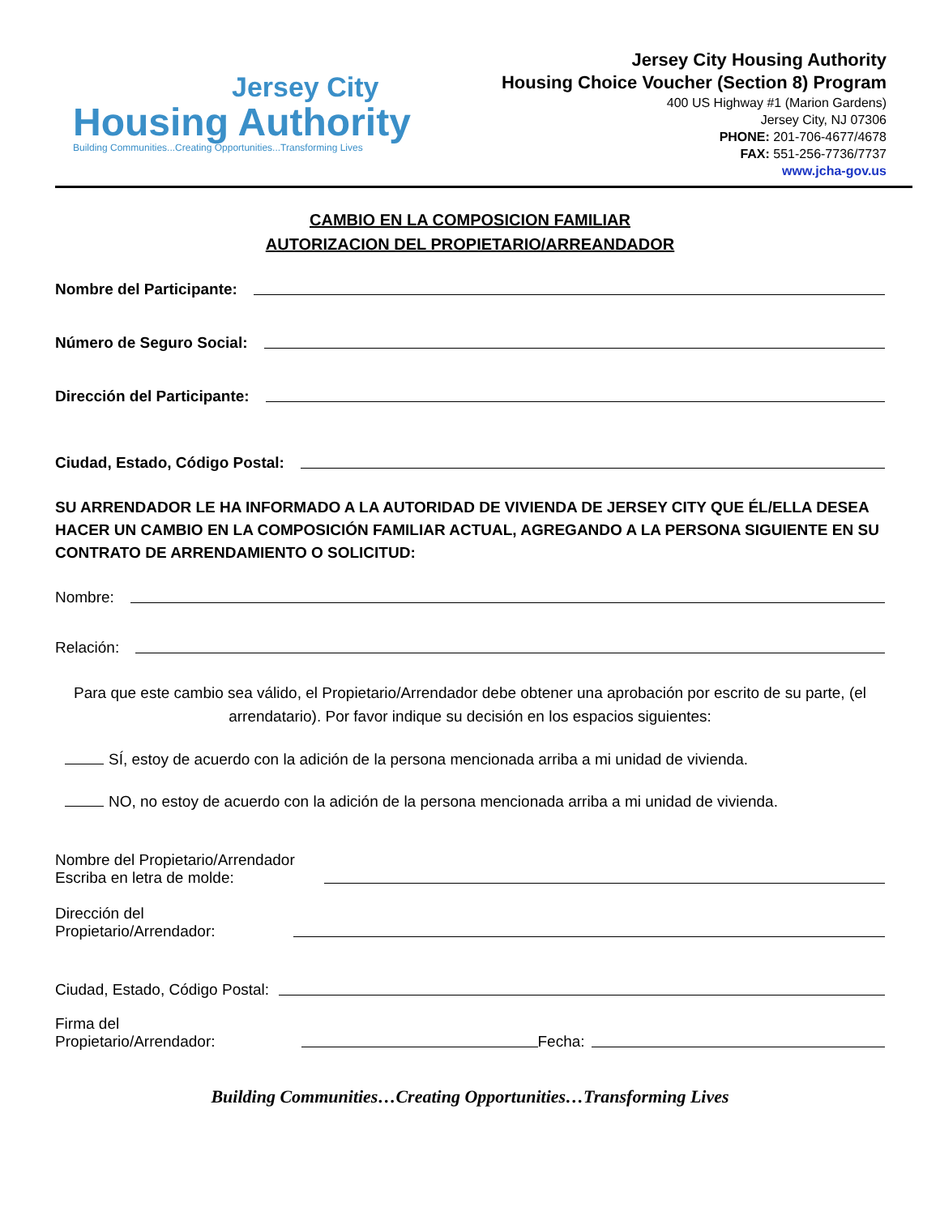Jersey City
Housing Authority
Building Communities...Creating Opportunities...Transforming Lives
Jersey City Housing Authority
Housing Choice Voucher (Section 8) Program
400 US Highway #1 (Marion Gardens)
Jersey City, NJ 07306
PHONE: 201-706-4677/4678
FAX: 551-256-7736/7737
www.jcha-gov.us
CAMBIO EN LA COMPOSICION FAMILIAR
AUTORIZACION DEL PROPIETARIO/ARREANDADOR
Nombre del Participante:
Número de Seguro Social:
Dirección del Participante:
Ciudad, Estado, Código Postal:
SU ARRENDADOR LE HA INFORMADO A LA AUTORIDAD DE VIVIENDA DE JERSEY CITY QUE ÉL/ELLA DESEA HACER UN CAMBIO EN LA COMPOSICIÓN FAMILIAR ACTUAL, AGREGANDO A LA PERSONA SIGUIENTE EN SU CONTRATO DE ARRENDAMIENTO O SOLICITUD:
Nombre:
Relación:
Para que este cambio sea válido, el Propietario/Arrendador debe obtener una aprobación por escrito de su parte, (el arrendatario). Por favor indique su decisión en los espacios siguientes:
SÍ, estoy de acuerdo con la adición de la persona mencionada arriba a mi unidad de vivienda.
NO, no estoy de acuerdo con la adición de la persona mencionada arriba a mi unidad de vivienda.
Nombre del Propietario/Arrendador
Escriba en letra de molde:
Dirección del
Propietario/Arrendador:
Ciudad, Estado, Código Postal:
Firma del
Propietario/Arrendador:
Fecha:
Building Communities…Creating Opportunities…Transforming Lives